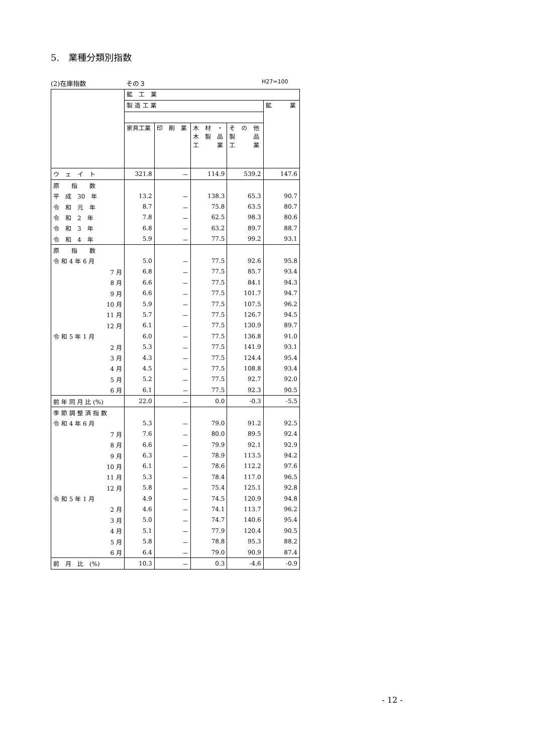5.　業種分類別指数
(2)在庫指数 その３ H27=100
| | 鉱 工 業 | | | | |
| | 製 造 工 業 | | | | 鉱 業 |
| | 家具工業 | 印 刷 業 | 木 材 ・ 木 製 品 工 業 | そ の 他 製 品 工 業 | |
| ウ ェ イ ト | 321.8 | － | 114.9 | 539.2 | 147.6 |
| 原 指 数 | | | | | |
| 平 成 30 年 | 13.2 | － | 138.3 | 65.3 | 90.7 |
| 令 和 元 年 | 8.7 | － | 75.8 | 63.5 | 80.7 |
| 令 和 2 年 | 7.8 | － | 62.5 | 98.3 | 80.6 |
| 令 和 3 年 | 6.8 | － | 63.2 | 89.7 | 88.7 |
| 令 和 4 年 | 5.9 | － | 77.5 | 99.2 | 93.1 |
| 原 指 数 | | | | | |
| 令 和 4 年 6 月 | 5.0 | － | 77.5 | 92.6 | 95.8 |
| 7 月 | 6.8 | － | 77.5 | 85.7 | 93.4 |
| 8 月 | 6.6 | － | 77.5 | 84.1 | 94.3 |
| 9 月 | 6.6 | － | 77.5 | 101.7 | 94.7 |
| 10 月 | 5.9 | － | 77.5 | 107.5 | 96.2 |
| 11 月 | 5.7 | － | 77.5 | 126.7 | 94.5 |
| 12 月 | 6.1 | － | 77.5 | 130.9 | 89.7 |
| 令 和 5 年 1 月 | 6.0 | － | 77.5 | 136.8 | 91.0 |
| 2 月 | 5.3 | － | 77.5 | 141.9 | 93.1 |
| 3 月 | 4.3 | － | 77.5 | 124.4 | 95.4 |
| 4 月 | 4.5 | － | 77.5 | 108.8 | 93.4 |
| 5 月 | 5.2 | － | 77.5 | 92.7 | 92.0 |
| 6 月 | 6.1 | － | 77.5 | 92.3 | 90.5 |
| 前 年 同 月 比 (%) | 22.0 | － | 0.0 | -0.3 | -5.5 |
| 季 節 調 整 済 指 数 | | | | | |
| 令 和 4 年 6 月 | 5.3 | － | 79.0 | 91.2 | 92.5 |
| 7 月 | 7.6 | － | 80.0 | 89.5 | 92.4 |
| 8 月 | 6.6 | － | 79.9 | 92.1 | 92.9 |
| 9 月 | 6.3 | － | 78.9 | 113.5 | 94.2 |
| 10 月 | 6.1 | － | 78.6 | 112.2 | 97.6 |
| 11 月 | 5.3 | － | 78.4 | 117.0 | 96.5 |
| 12 月 | 5.8 | － | 75.4 | 125.1 | 92.8 |
| 令 和 5 年 1 月 | 4.9 | － | 74.5 | 120.9 | 94.8 |
| 2 月 | 4.6 | － | 74.1 | 113.7 | 96.2 |
| 3 月 | 5.0 | － | 74.7 | 140.6 | 95.4 |
| 4 月 | 5.1 | － | 77.9 | 120.4 | 90.5 |
| 5 月 | 5.8 | － | 78.8 | 95.3 | 88.2 |
| 6 月 | 6.4 | － | 79.0 | 90.9 | 87.4 |
| 前 月 比 (%) | 10.3 | － | 0.3 | -4.6 | -0.9 |
- 12 -